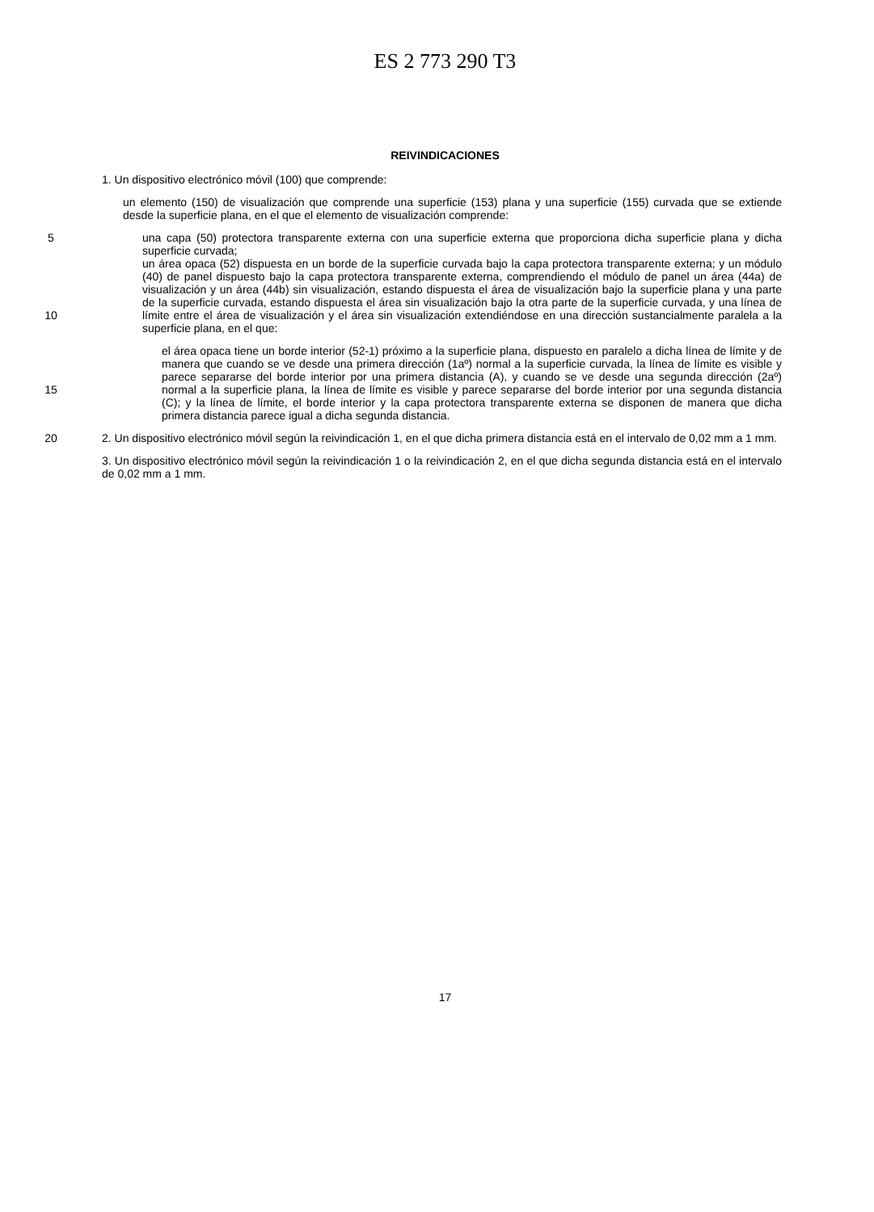ES 2 773 290 T3
REIVINDICACIONES
1. Un dispositivo electrónico móvil (100) que comprende:
un elemento (150) de visualización que comprende una superficie (153) plana y una superficie (155) curvada que se extiende desde la superficie plana, en el que el elemento de visualización comprende:
5
10
una capa (50) protectora transparente externa con una superficie externa que proporciona dicha superficie plana y dicha superficie curvada;
un área opaca (52) dispuesta en un borde de la superficie curvada bajo la capa protectora transparente externa; y un módulo (40) de panel dispuesto bajo la capa protectora transparente externa, comprendiendo el módulo de panel un área (44a) de visualización y un área (44b) sin visualización, estando dispuesta el área de visualización bajo la superficie plana y una parte de la superficie curvada, estando dispuesta el área sin visualización bajo la otra parte de la superficie curvada, y una línea de límite entre el área de visualización y el área sin visualización extendiéndose en una dirección sustancialmente paralela a la superficie plana, en el que:
15 el área opaca tiene un borde interior (52-1) próximo a la superficie plana, dispuesto en paralelo a dicha línea de límite y de manera que cuando se ve desde una primera dirección (1aº) normal a la superficie curvada, la línea de límite es visible y parece separarse del borde interior por una primera distancia (A), y cuando se ve desde una segunda dirección (2aº) normal a la superficie plana, la línea de límite es visible y parece separarse del borde interior por una segunda distancia (C); y la línea de límite, el borde interior y la capa protectora transparente externa se disponen de manera que dicha primera distancia parece igual a dicha segunda distancia.
20 2. Un dispositivo electrónico móvil según la reivindicación 1, en el que dicha primera distancia está en el intervalo de 0,02 mm a 1 mm.
3. Un dispositivo electrónico móvil según la reivindicación 1 o la reivindicación 2, en el que dicha segunda distancia está en el intervalo de 0,02 mm a 1 mm.
17